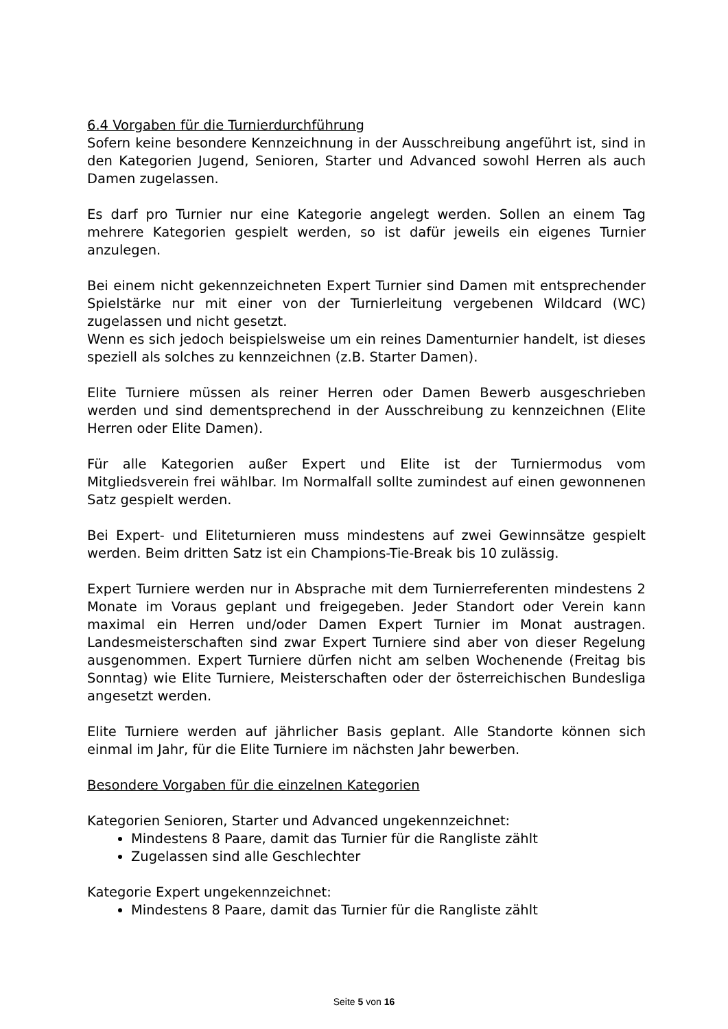6.4 Vorgaben für die Turnierdurchführung
Sofern keine besondere Kennzeichnung in der Ausschreibung angeführt ist, sind in den Kategorien Jugend, Senioren, Starter und Advanced sowohl Herren als auch Damen zugelassen.
Es darf pro Turnier nur eine Kategorie angelegt werden. Sollen an einem Tag mehrere Kategorien gespielt werden, so ist dafür jeweils ein eigenes Turnier anzulegen.
Bei einem nicht gekennzeichneten Expert Turnier sind Damen mit entsprechender Spielstärke nur mit einer von der Turnierleitung vergebenen Wildcard (WC) zugelassen und nicht gesetzt.
Wenn es sich jedoch beispielsweise um ein reines Damenturnier handelt, ist dieses speziell als solches zu kennzeichnen (z.B. Starter Damen).
Elite Turniere müssen als reiner Herren oder Damen Bewerb ausgeschrieben werden und sind dementsprechend in der Ausschreibung zu kennzeichnen (Elite Herren oder Elite Damen).
Für alle Kategorien außer Expert und Elite ist der Turniermodus vom Mitgliedsverein frei wählbar. Im Normalfall sollte zumindest auf einen gewonnenen Satz gespielt werden.
Bei Expert- und Eliteturnieren muss mindestens auf zwei Gewinnsätze gespielt werden. Beim dritten Satz ist ein Champions-Tie-Break bis 10 zulässig.
Expert Turniere werden nur in Absprache mit dem Turnierreferenten mindestens 2 Monate im Voraus geplant und freigegeben. Jeder Standort oder Verein kann maximal ein Herren und/oder Damen Expert Turnier im Monat austragen. Landesmeisterschaften sind zwar Expert Turniere sind aber von dieser Regelung ausgenommen. Expert Turniere dürfen nicht am selben Wochenende (Freitag bis Sonntag) wie Elite Turniere, Meisterschaften oder der österreichischen Bundesliga angesetzt werden.
Elite Turniere werden auf jährlicher Basis geplant. Alle Standorte können sich einmal im Jahr, für die Elite Turniere im nächsten Jahr bewerben.
Besondere Vorgaben für die einzelnen Kategorien
Kategorien Senioren, Starter und Advanced ungekennzeichnet:
Mindestens 8 Paare, damit das Turnier für die Rangliste zählt
Zugelassen sind alle Geschlechter
Kategorie Expert ungekennzeichnet:
Mindestens 8 Paare, damit das Turnier für die Rangliste zählt
Seite 5 von 16